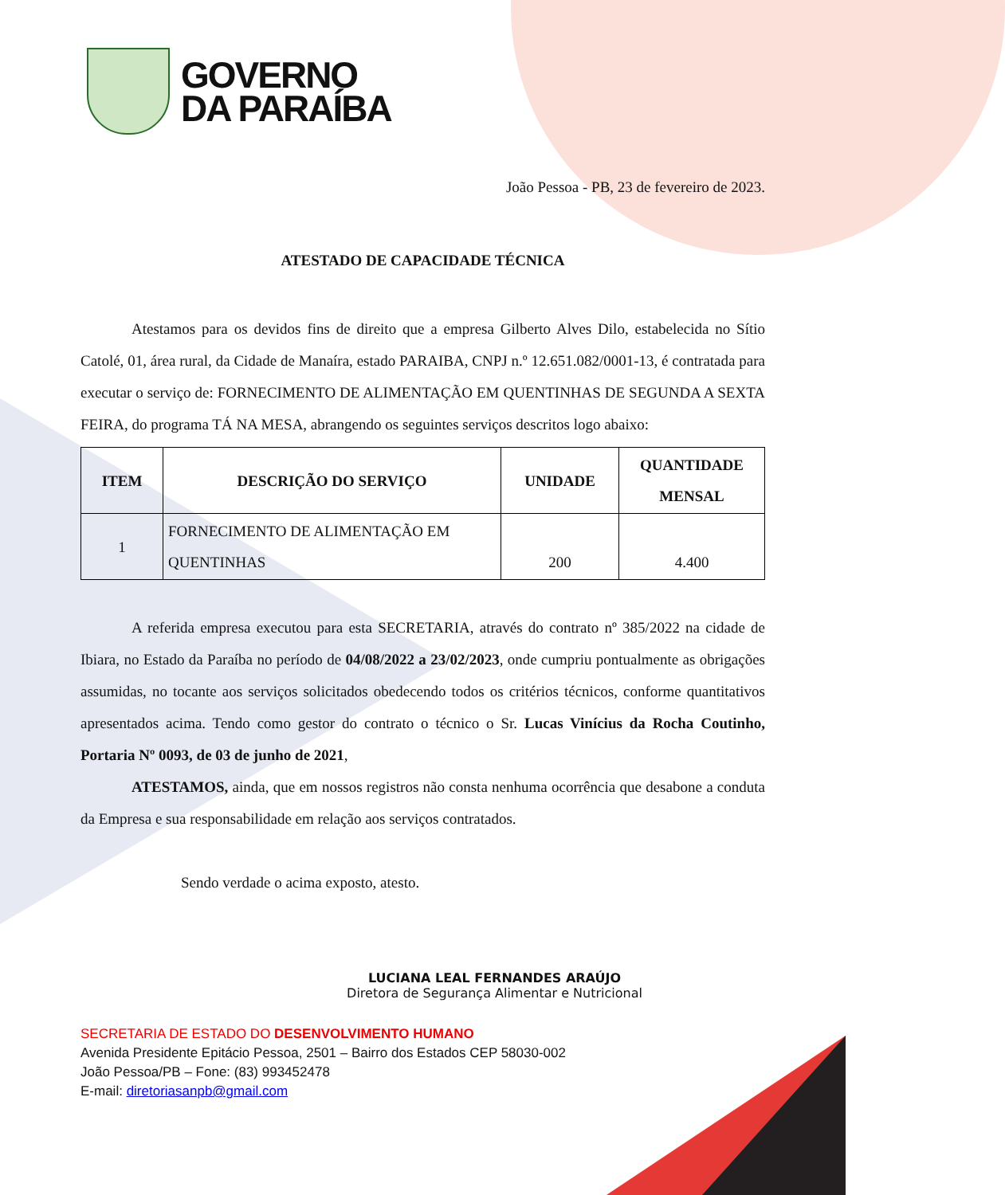GOVERNO
DA PARAÍBA
João Pessoa - PB, 23 de fevereiro de 2023.
ATESTADO DE CAPACIDADE TÉCNICA
Atestamos para os devidos fins de direito que a empresa Gilberto Alves Dilo, estabelecida no Sítio Catolé, 01, área rural, da Cidade de Manaíra, estado PARAIBA, CNPJ n.º 12.651.082/0001-13, é contratada para executar o serviço de: FORNECIMENTO DE ALIMENTAÇÃO EM QUENTINHAS DE SEGUNDA A SEXTA FEIRA, do programa TÁ NA MESA, abrangendo os seguintes serviços descritos logo abaixo:
| ITEM | DESCRIÇÃO DO SERVIÇO | UNIDADE | QUANTIDADE MENSAL |
| --- | --- | --- | --- |
| 1 | FORNECIMENTO DE ALIMENTAÇÃO EM QUENTINHAS | 200 | 4.400 |
A referida empresa executou para esta SECRETARIA, através do contrato nº 385/2022 na cidade de Ibiara, no Estado da Paraíba no período de 04/08/2022 a 23/02/2023, onde cumpriu pontualmente as obrigações assumidas, no tocante aos serviços solicitados obedecendo todos os critérios técnicos, conforme quantitativos apresentados acima. Tendo como gestor do contrato o técnico o Sr. Lucas Vinícius da Rocha Coutinho, Portaria Nº 0093, de 03 de junho de 2021,
ATESTAMOS, ainda, que em nossos registros não consta nenhuma ocorrência que desabone a conduta da Empresa e sua responsabilidade em relação aos serviços contratados.
Sendo verdade o acima exposto, atesto.
LUCIANA LEAL FERNANDES ARAÚJO
Diretora de Segurança Alimentar e Nutricional
SECRETARIA DE ESTADO DO DESENVOLVIMENTO HUMANO
Avenida Presidente Epitácio Pessoa, 2501 – Bairro dos Estados CEP 58030-002
João Pessoa/PB – Fone: (83) 993452478
E-mail: diretoriasanpb@gmail.com